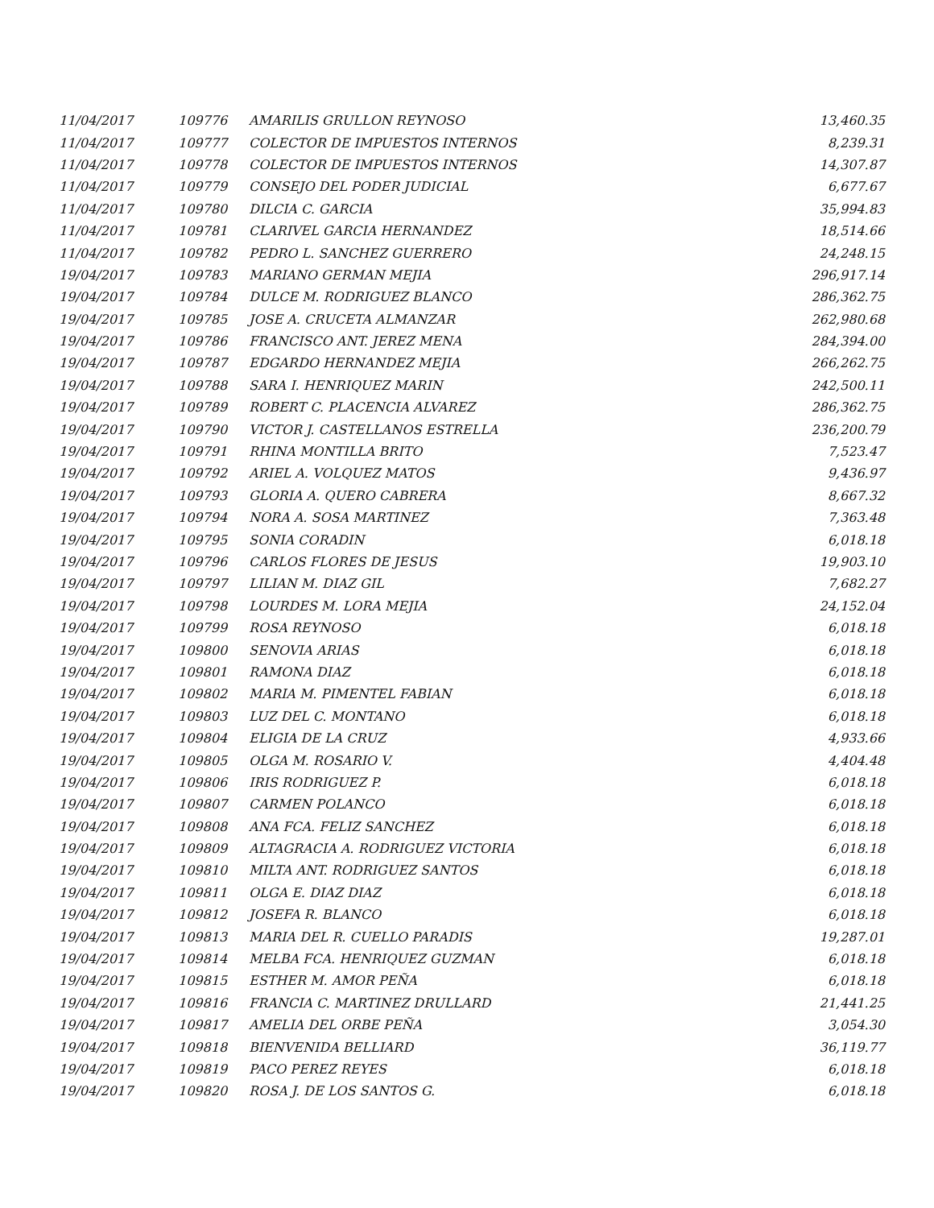| 11/04/2017 | 109776 | AMARILIS GRULLON REYNOSO | 13,460.35 |
| 11/04/2017 | 109777 | COLECTOR DE IMPUESTOS INTERNOS | 8,239.31 |
| 11/04/2017 | 109778 | COLECTOR DE IMPUESTOS INTERNOS | 14,307.87 |
| 11/04/2017 | 109779 | CONSEJO DEL PODER JUDICIAL | 6,677.67 |
| 11/04/2017 | 109780 | DILCIA C. GARCIA | 35,994.83 |
| 11/04/2017 | 109781 | CLARIVEL GARCIA HERNANDEZ | 18,514.66 |
| 11/04/2017 | 109782 | PEDRO L. SANCHEZ GUERRERO | 24,248.15 |
| 19/04/2017 | 109783 | MARIANO GERMAN MEJIA | 296,917.14 |
| 19/04/2017 | 109784 | DULCE M. RODRIGUEZ BLANCO | 286,362.75 |
| 19/04/2017 | 109785 | JOSE A. CRUCETA ALMANZAR | 262,980.68 |
| 19/04/2017 | 109786 | FRANCISCO ANT. JEREZ MENA | 284,394.00 |
| 19/04/2017 | 109787 | EDGARDO HERNANDEZ MEJIA | 266,262.75 |
| 19/04/2017 | 109788 | SARA I. HENRIQUEZ MARIN | 242,500.11 |
| 19/04/2017 | 109789 | ROBERT C. PLACENCIA ALVAREZ | 286,362.75 |
| 19/04/2017 | 109790 | VICTOR J. CASTELLANOS ESTRELLA | 236,200.79 |
| 19/04/2017 | 109791 | RHINA MONTILLA BRITO | 7,523.47 |
| 19/04/2017 | 109792 | ARIEL A. VOLQUEZ MATOS | 9,436.97 |
| 19/04/2017 | 109793 | GLORIA A. QUERO CABRERA | 8,667.32 |
| 19/04/2017 | 109794 | NORA A. SOSA MARTINEZ | 7,363.48 |
| 19/04/2017 | 109795 | SONIA CORADIN | 6,018.18 |
| 19/04/2017 | 109796 | CARLOS FLORES DE JESUS | 19,903.10 |
| 19/04/2017 | 109797 | LILIAN M. DIAZ GIL | 7,682.27 |
| 19/04/2017 | 109798 | LOURDES M. LORA MEJIA | 24,152.04 |
| 19/04/2017 | 109799 | ROSA REYNOSO | 6,018.18 |
| 19/04/2017 | 109800 | SENOVIA ARIAS | 6,018.18 |
| 19/04/2017 | 109801 | RAMONA DIAZ | 6,018.18 |
| 19/04/2017 | 109802 | MARIA M. PIMENTEL FABIAN | 6,018.18 |
| 19/04/2017 | 109803 | LUZ DEL C. MONTANO | 6,018.18 |
| 19/04/2017 | 109804 | ELIGIA DE LA CRUZ | 4,933.66 |
| 19/04/2017 | 109805 | OLGA M. ROSARIO V. | 4,404.48 |
| 19/04/2017 | 109806 | IRIS RODRIGUEZ P. | 6,018.18 |
| 19/04/2017 | 109807 | CARMEN POLANCO | 6,018.18 |
| 19/04/2017 | 109808 | ANA FCA. FELIZ SANCHEZ | 6,018.18 |
| 19/04/2017 | 109809 | ALTAGRACIA A. RODRIGUEZ VICTORIA | 6,018.18 |
| 19/04/2017 | 109810 | MILTA ANT. RODRIGUEZ SANTOS | 6,018.18 |
| 19/04/2017 | 109811 | OLGA E. DIAZ DIAZ | 6,018.18 |
| 19/04/2017 | 109812 | JOSEFA R. BLANCO | 6,018.18 |
| 19/04/2017 | 109813 | MARIA DEL R. CUELLO PARADIS | 19,287.01 |
| 19/04/2017 | 109814 | MELBA FCA. HENRIQUEZ GUZMAN | 6,018.18 |
| 19/04/2017 | 109815 | ESTHER M. AMOR PEÑA | 6,018.18 |
| 19/04/2017 | 109816 | FRANCIA C. MARTINEZ DRULLARD | 21,441.25 |
| 19/04/2017 | 109817 | AMELIA DEL ORBE PEÑA | 3,054.30 |
| 19/04/2017 | 109818 | BIENVENIDA BELLIARD | 36,119.77 |
| 19/04/2017 | 109819 | PACO PEREZ REYES | 6,018.18 |
| 19/04/2017 | 109820 | ROSA J. DE LOS SANTOS G. | 6,018.18 |